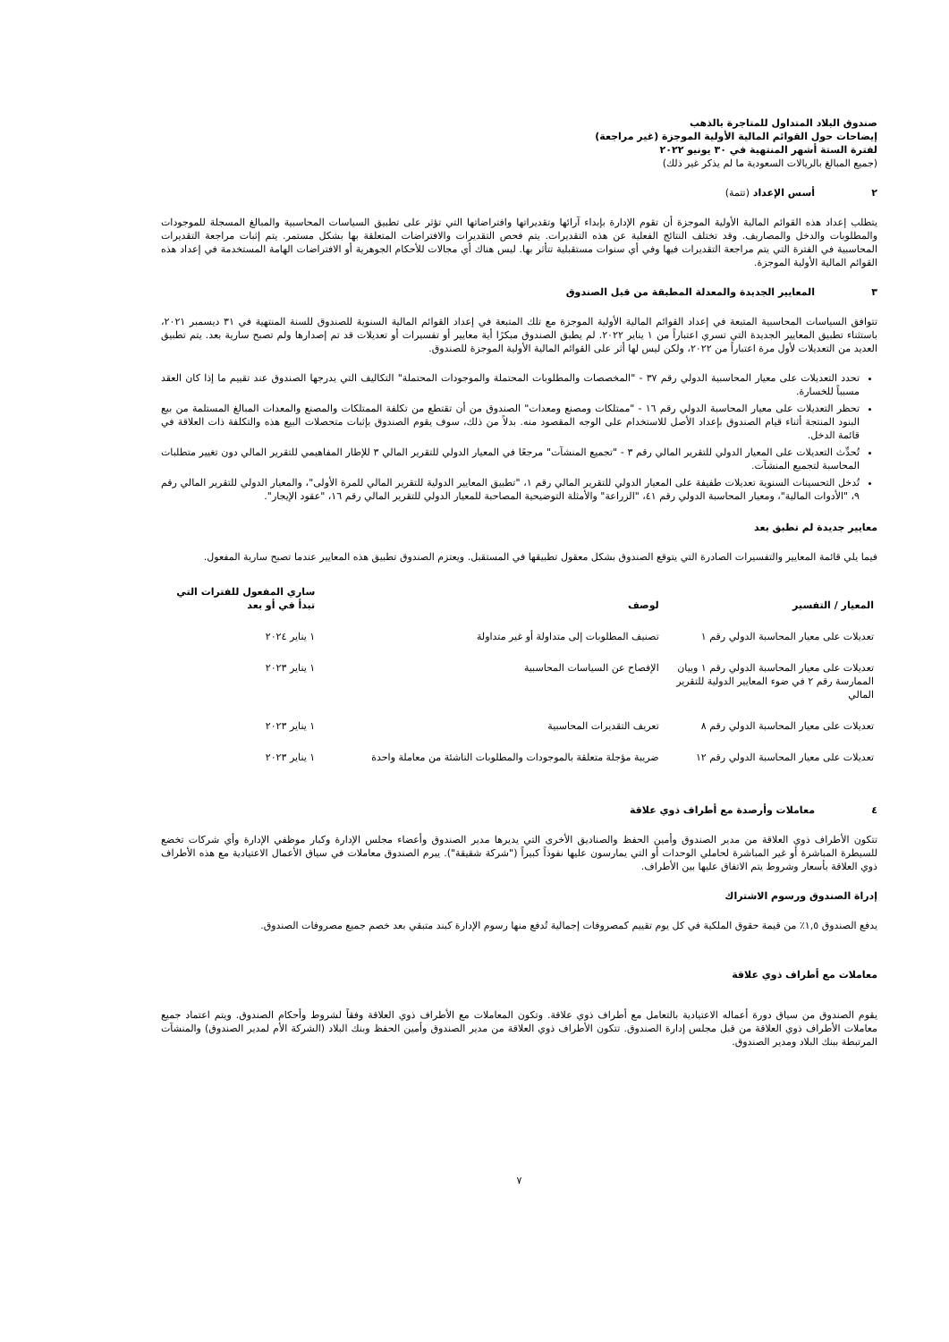صندوق البلاد المتداول للمتاجرة بالذهب
إيضاحات حول القوائم المالية الأولية الموجزة (غير مراجعة)
لفترة الستة أشهر المنتهية في ٣٠ يونيو ٢٠٢٢
(جميع المبالغ بالريالات السعودية ما لم يذكر غير ذلك)
٢ أسس الإعداد (تتمة)
يتطلب إعداد هذه القوائم المالية الأولية الموجزة أن تقوم الإدارة بإبداء آرائها وتقديراتها وافتراضاتها التي تؤثر على تطبيق السياسات المحاسبية والمبالغ المسجلة للموجودات والمطلوبات والدخل والمصاريف. وقد تختلف النتائج الفعلية عن هذه التقديرات. يتم فحص التقديرات والافتراضات المتعلقة بها بشكل مستمر. يتم إثبات مراجعة التقديرات المحاسبية في الفترة التي يتم مراجعة التقديرات فيها وفي أي سنوات مستقبلية تتأثر بها. ليس هناك أي مجالات للأحكام الجوهرية أو الافتراضات الهامة المستخدمة في إعداد هذه القوائم المالية الأولية الموجزة.
٣ المعايير الجديدة والمعدلة المطبقة من قبل الصندوق
تتوافق السياسات المحاسبية المتبعة في إعداد القوائم المالية الأولية الموجزة مع تلك المتبعة في إعداد القوائم المالية السنوية للصندوق للسنة المنتهية في ٣١ ديسمبر ٢٠٢١، باستثناء تطبيق المعايير الجديدة التي تسري اعتباراً من ١ يناير ٢٠٢٢. لم يطبق الصندوق مبكرًا أية معايير أو تفسيرات أو تعديلات قد تم إصدارها ولم تصبح سارية بعد. يتم تطبيق العديد من التعديلات لأول مرة اعتباراً من ٢٠٢٢، ولكن ليس لها أثر على القوائم المالية الأولية الموجزة للصندوق.
تحدد التعديلات على معيار المحاسبية الدولي رقم ٣٧ - "المخصصات والمطلوبات المحتملة والموجودات المحتملة" التكاليف التي يدرجها الصندوق عند تقييم ما إذا كان العقد مسبباً للخسارة.
تحظر التعديلات على معيار المحاسبة الدولي رقم ١٦ - "ممتلكات ومصنع ومعدات" الصندوق من أن تقتطع من تكلفة الممتلكات والمصنع والمعدات المبالغ المستلمة من بيع البنود المنتجة أثناء قيام الصندوق بإعداد الأصل للاستخدام على الوجه المقصود منه. بدلاً من ذلك، سوف يقوم الصندوق بإثبات متحصلات البيع هذه والتكلفة ذات العلاقة في قائمة الدخل.
تُحدِّث التعديلات على المعيار الدولي للتقرير المالي رقم ٣ - "تجميع المنشآت" مرجعًا في المعيار الدولي للتقرير المالي ٣ للإطار المفاهيمي للتقرير المالي دون تغيير متطلبات المحاسبة لتجميع المنشآت.
تُدخل التحسينات السنوية تعديلات طفيفة على المعيار الدولي للتقرير المالي رقم ١، "تطبيق المعايير الدولية للتقرير المالي للمرة الأولى"، والمعيار الدولي للتقرير المالي رقم ٩، "الأدوات المالية"، ومعيار المحاسبة الدولي رقم ٤١، "الزراعة" والأمثلة التوضيحية المصاحبة للمعيار الدولي للتقرير المالي رقم ١٦، "عقود الإيجار".
معايير جديدة لم تطبق بعد
فيما يلي قائمة المعايير والتفسيرات الصادرة التي يتوقع الصندوق بشكل معقول تطبيقها في المستقبل. ويعتزم الصندوق تطبيق هذه المعايير عندما تصبح سارية المفعول.
| المعيار / التفسير | لوصف | ساري المفعول للفترات التي تبدأ في أو بعد |
| --- | --- | --- |
| تعديلات على معيار المحاسبة الدولي رقم ١ | تصنيف المطلوبات إلى متداولة أو غير متداولة | ١ يناير ٢٠٢٤ |
| تعديلات على معيار المحاسبة الدولي رقم ١ وبيان الممارسة رقم ٢ في ضوء المعايير الدولية للتقرير المالي | الإفصاح عن السياسات المحاسبية | ١ يناير ٢٠٢٣ |
| تعديلات على معيار المحاسبة الدولي رقم ٨ | تعريف التقديرات المحاسبية | ١ يناير ٢٠٢٣ |
| تعديلات على معيار المحاسبة الدولي رقم ١٢ | ضريبة مؤجلة متعلقة بالموجودات والمطلوبات الناشئة من معاملة واحدة | ١ يناير ٢٠٢٣ |
٤ معاملات وأرصدة مع أطراف ذوي علاقة
تتكون الأطراف ذوي العلاقة من مدير الصندوق وأمين الحفظ والصناديق الأخرى التي يديرها مدير الصندوق وأعضاء مجلس الإدارة وكبار موظفي الإدارة وأي شركات تخضع للسيطرة المباشرة أو غير المباشرة لحاملي الوحدات أو التي يمارسون عليها نفوذاً كبيراً ("شركة شقيقة"). يبرم الصندوق معاملات في سياق الأعمال الاعتيادية مع هذه الأطراف ذوي العلاقة بأسعار وشروط يتم الاتفاق عليها بين الأطراف.
إدراة الصندوق ورسوم الاشتراك
يدفع الصندوق ١,٥٪ من قيمة حقوق الملكية في كل يوم تقييم كمصروفات إجمالية تُدفع منها رسوم الإدارة كبند متبقي بعد خصم جميع مصروفات الصندوق.
معاملات مع أطراف ذوي علاقة
يقوم الصندوق من سياق دورة أعماله الاعتيادية بالتعامل مع أطراف ذوي علاقة. وتكون المعاملات مع الأطراف ذوي العلاقة وفقاً لشروط وأحكام الصندوق. ويتم اعتماد جميع معاملات الأطراف ذوي العلاقة من قبل مجلس إدارة الصندوق. تتكون الأطراف ذوي العلاقة من مدير الصندوق وأمين الحفظ وبنك البلاد (الشركة الأم لمدير الصندوق) والمنشآت المرتبطة ببنك البلاد ومدير الصندوق.
٧